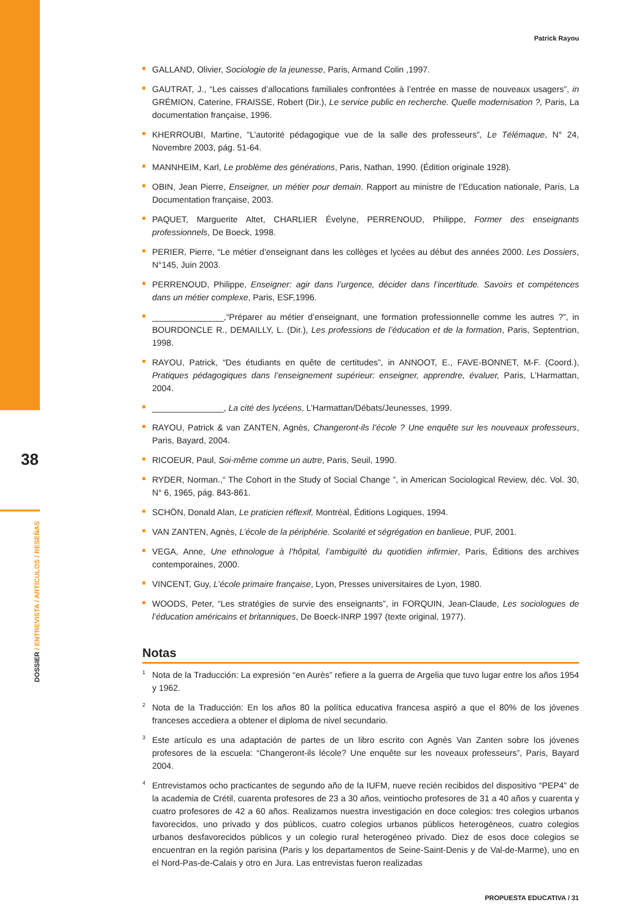38
DOSSIER / ENTREVISTA / ARTÍCULOS / RESEÑAS
Patrick Rayou
GALLAND, Olivier, Sociologie de la jeunesse, Paris, Armand Colin ,1997.
GAUTRAT, J., “Les caisses d’allocations familiales confrontées à l’entrée en masse de nouveaux usagers”, in GRÉMION, Caterine, FRAISSE, Robert (Dir.), Le service public en recherche. Quelle modernisation ?, Paris, La documentation française, 1996.
KHERROUBI, Martine, “L’autorité pédagogique vue de la salle des professeurs”, Le Télémaque, N° 24, Novembre 2003, pág. 51-64.
MANNHEIM, Karl, Le problème des générations, Paris, Nathan, 1990. (Édition originale 1928).
OBIN, Jean Pierre, Enseigner, un métier pour demain. Rapport au ministre de l’Education nationale, Paris, La Documentation française, 2003.
PAQUET, Marguerite Altet, CHARLIER Évelyne, PERRENOUD, Philippe, Former des enseignants professionnels, De Boeck, 1998.
PERIER, Pierre, “Le métier d’enseignant dans les collèges et lycées au début des années 2000. Les Dossiers, N°145, Juin 2003.
PERRENOUD, Philippe, Enseigner: agir dans l’urgence, décider dans l’incertitude. Savoirs et compétences dans un métier complexe, Paris, ESF,1996.
_______________,“Préparer au métier d’enseignant, une formation professionnelle comme les autres ?”, in BOURDONCLE R., DEMAILLY, L. (Dir.), Les professions de l’éducation et de la formation, Paris, Septentrion, 1998.
RAYOU, Patrick, “Des étudiants en quête de certitudes”, in ANNOOT, E., FAVE-BONNET, M-F. (Coord.), Pratiques pédagogiques dans l’enseignement supérieur: enseigner, apprendre, évaluer, Paris, L’Harmattan, 2004.
_______________, La cité des lycéens, L’Harmattan/Débats/Jeunesses, 1999.
RAYOU, Patrick & van ZANTEN, Agnès, Changeront-ils l’école ? Une enquête sur les nouveaux professeurs, Paris, Bayard, 2004.
RICOEUR, Paul, Soi-même comme un autre, Paris, Seuil, 1990.
RYDER, Norman.,“ The Cohort in the Study of Social Change ”, in American Sociological Review, déc. Vol. 30, N° 6, 1965, pág. 843-861.
SCHÖN, Donald Alan, Le praticien réflexif, Montréal, Éditions Logiques, 1994.
VAN ZANTEN, Agnès, L’école de la périphérie. Scolarité et ségrégation en banlieue, PUF, 2001.
VEGA, Anne, Une ethnologue à l’hôpital, l’ambiguïté du quotidien infirmier, Paris, Éditions des archives contemporaines, 2000.
VINCENT, Guy, L’école primaire française, Lyon, Presses universitaires de Lyon, 1980.
WOODS, Peter, “Les stratégies de survie des enseignants”, in FORQUIN, Jean-Claude, Les sociologues de l’éducation américains et britanniques, De Boeck-INRP 1997 (texte original, 1977).
Notas
<sup>1</sup> Nota de la Traducción: La expresión “en Aurès” refiere a la guerra de Argelia que tuvo lugar entre los años 1954 y 1962.
<sup>2</sup> Nota de la Traducción: En los años 80 la política educativa francesa aspiró a que el 80% de los jóvenes franceses accediera a obtener el diploma de nivel secundario.
<sup>3</sup> Este artículo es una adaptación de partes de un libro escrito con Agnès Van Zanten sobre los jóvenes profesores de la escuela: “Changeront-ils lécole? Une enquête sur les noveaux professeurs”, Paris, Bayard 2004.
<sup>4</sup> Entrevistamos ocho practicantes de segundo año de la IUFM, nueve recién recibidos del dispositivo “PEP4” de la academia de Crétil, cuarenta profesores de 23 a 30 años, veintiocho profesores de 31 a 40 años y cuarenta y cuatro profesores de 42 a 60 años. Realizamos nuestra investigación en doce colegios: tres colegios urbanos favorecidos, uno privado y dos públicos, cuatro colegios urbanos públicos heterogéneos, cuatro colegios urbanos desfavorecidos públicos y un colegio rural heterogéneo privado. Diez de esos doce colegios se encuentran en la región parisina (Paris y los departamentos de Seine-Saint-Denis y de Val-de-Marme), uno en el Nord-Pas-de-Calais y otro en Jura. Las entrevistas fueron realizadas
PROPUESTA EDUCATIVA / 31